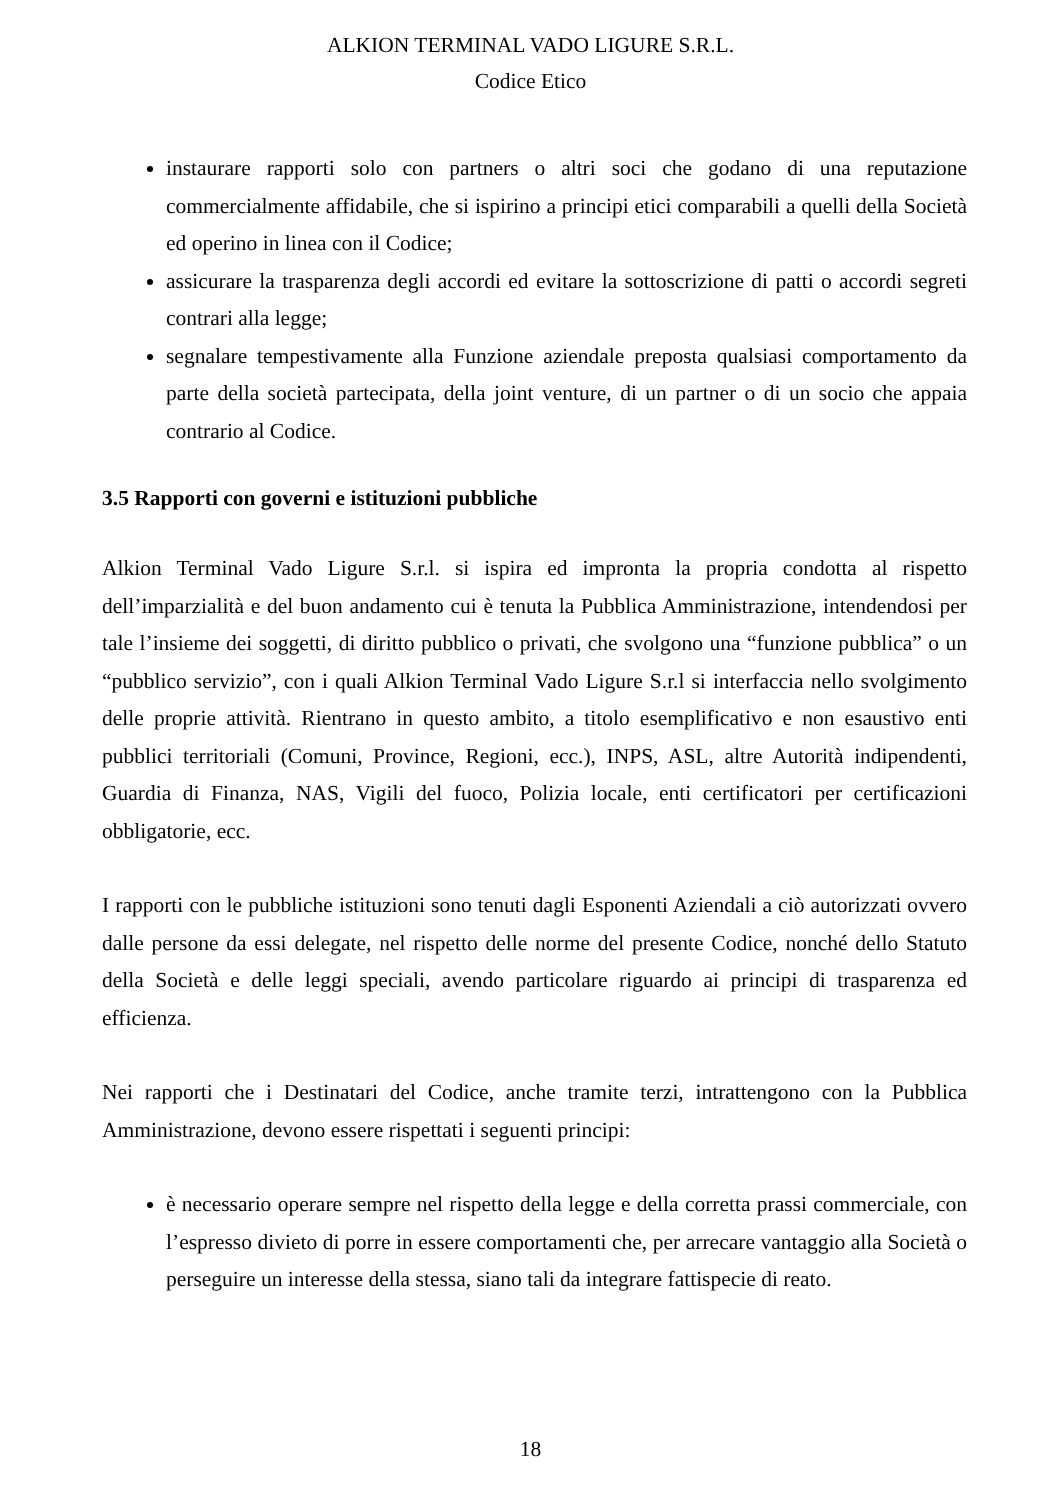ALKION TERMINAL VADO LIGURE S.R.L.
Codice Etico
instaurare rapporti solo con partners o altri soci che godano di una reputazione commercialmente affidabile, che si ispirino a principi etici comparabili a quelli della Società ed operino in linea con il Codice;
assicurare la trasparenza degli accordi ed evitare la sottoscrizione di patti o accordi segreti contrari alla legge;
segnalare tempestivamente alla Funzione aziendale preposta qualsiasi comportamento da parte della società partecipata, della joint venture, di un partner o di un socio che appaia contrario al Codice.
3.5 Rapporti con governi e istituzioni pubbliche
Alkion Terminal Vado Ligure S.r.l. si ispira ed impronta la propria condotta al rispetto dell’imparzialità e del buon andamento cui è tenuta la Pubblica Amministrazione, intendendosi per tale l’insieme dei soggetti, di diritto pubblico o privati, che svolgono una “funzione pubblica” o un “pubblico servizio”, con i quali Alkion Terminal Vado Ligure S.r.l si interfaccia nello svolgimento delle proprie attività. Rientrano in questo ambito, a titolo esemplificativo e non esaustivo enti pubblici territoriali (Comuni, Province, Regioni, ecc.), INPS, ASL, altre Autorità indipendenti, Guardia di Finanza, NAS, Vigili del fuoco, Polizia locale, enti certificatori per certificazioni obbligatorie, ecc.
I rapporti con le pubbliche istituzioni sono tenuti dagli Esponenti Aziendali a ciò autorizzati ovvero dalle persone da essi delegate, nel rispetto delle norme del presente Codice, nonché dello Statuto della Società e delle leggi speciali, avendo particolare riguardo ai principi di trasparenza ed efficienza.
Nei rapporti che i Destinatari del Codice, anche tramite terzi, intrattengono con la Pubblica Amministrazione, devono essere rispettati i seguenti principi:
è necessario operare sempre nel rispetto della legge e della corretta prassi commerciale, con l’espresso divieto di porre in essere comportamenti che, per arrecare vantaggio alla Società o perseguire un interesse della stessa, siano tali da integrare fattispecie di reato.
18